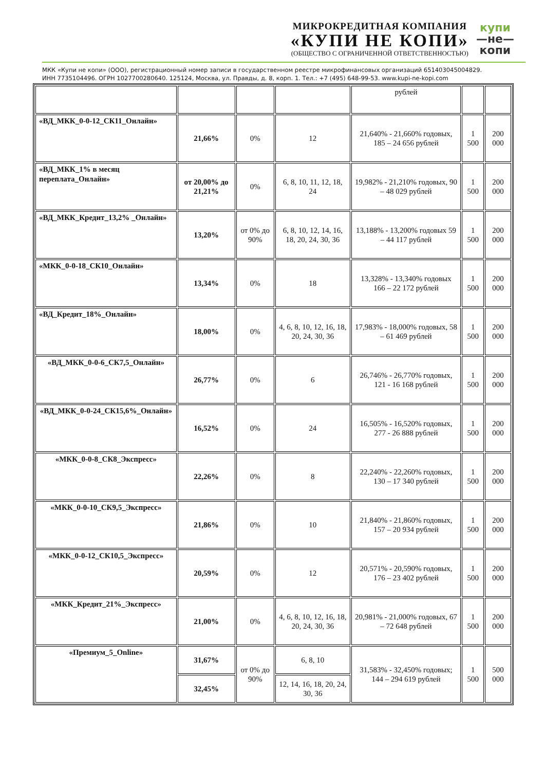МИКРОКРЕДИТНАЯ КОМПАНИЯ
«КУПИ НЕ КОПИ»
(ОБЩЕСТВО С ОГРАНИЧЕННОЙ ОТВЕТСТВЕННОСТЬЮ)
купи
—не—
копи
МКК «Купи не копи» (ООО), регистрационный номер записи в государственном реестре микрофинансовых организаций 651403045004829.
ИНН 7735104496. ОГРН 1027700280640. 125124, Москва, ул. Правды, д. 8, корп. 1. Тел.: +7 (495) 648-99-53. www.kupi-ne-kopi.com
| | | | | рублей | | |
| «ВД_МКК_0-0-12_СК11_Онлайн» | 21,66% | 0% | 12 | 21,640% - 21,660% годовых, 185 – 24 656 рублей | 1 500 | 200 000 |
| «ВД_МКК_1% в месяц переплата_Онлайн» | от 20,00% до 21,21% | 0% | 6, 8, 10, 11, 12, 18, 24 | 19,982% - 21,210% годовых, 90 – 48 029 рублей | 1 500 | 200 000 |
| «ВД_МКК_Кредит_13,2% _Онлайн» | 13,20% | от 0% до 90% | 6, 8, 10, 12, 14, 16, 18, 20, 24, 30, 36 | 13,188% - 13,200% годовых 59 – 44 117 рублей | 1 500 | 200 000 |
| «МКК_0-0-18_СК10_Онлайн» | 13,34% | 0% | 18 | 13,328% - 13,340% годовых 166 – 22 172 рублей | 1 500 | 200 000 |
| «ВД_Кредит_18%_Онлайн» | 18,00% | 0% | 4, 6, 8, 10, 12, 16, 18, 20, 24, 30, 36 | 17,983% - 18,000% годовых, 58 – 61 469 рублей | 1 500 | 200 000 |
| «ВД_МКК_0-0-6_СК7,5_Онлайн» | 26,77% | 0% | 6 | 26,746% - 26,770% годовых, 121 - 16 168 рублей | 1 500 | 200 000 |
| «ВД_МКК_0-0-24_СК15,6%_Онлайн» | 16,52% | 0% | 24 | 16,505% - 16,520% годовых, 277 - 26 888 рублей | 1 500 | 200 000 |
| «МКК_0-0-8_СК8_Экспресс» | 22,26% | 0% | 8 | 22,240% - 22,260% годовых, 130 – 17 340 рублей | 1 500 | 200 000 |
| «МКК_0-0-10_СК9,5_Экспресс» | 21,86% | 0% | 10 | 21,840% - 21,860% годовых, 157 – 20 934 рублей | 1 500 | 200 000 |
| «МКК_0-0-12_СК10,5_Экспресс» | 20,59% | 0% | 12 | 20,571% - 20,590% годовых, 176 – 23 402 рублей | 1 500 | 200 000 |
| «МКК_Кредит_21%_Экспресс» | 21,00% | 0% | 4, 6, 8, 10, 12, 16, 18, 20, 24, 30, 36 | 20,981% - 21,000% годовых, 67 – 72 648 рублей | 1 500 | 200 000 |
| «Премиум_5_Online» | 31,67% | от 0% до 90% | 6, 8, 10 | 31,583% - 32,450% годовых; 144 – 294 619 рублей | 1 500 | 500 000 |
| | 32,45% | | 12, 14, 16, 18, 20, 24, 30, 36 | | | |